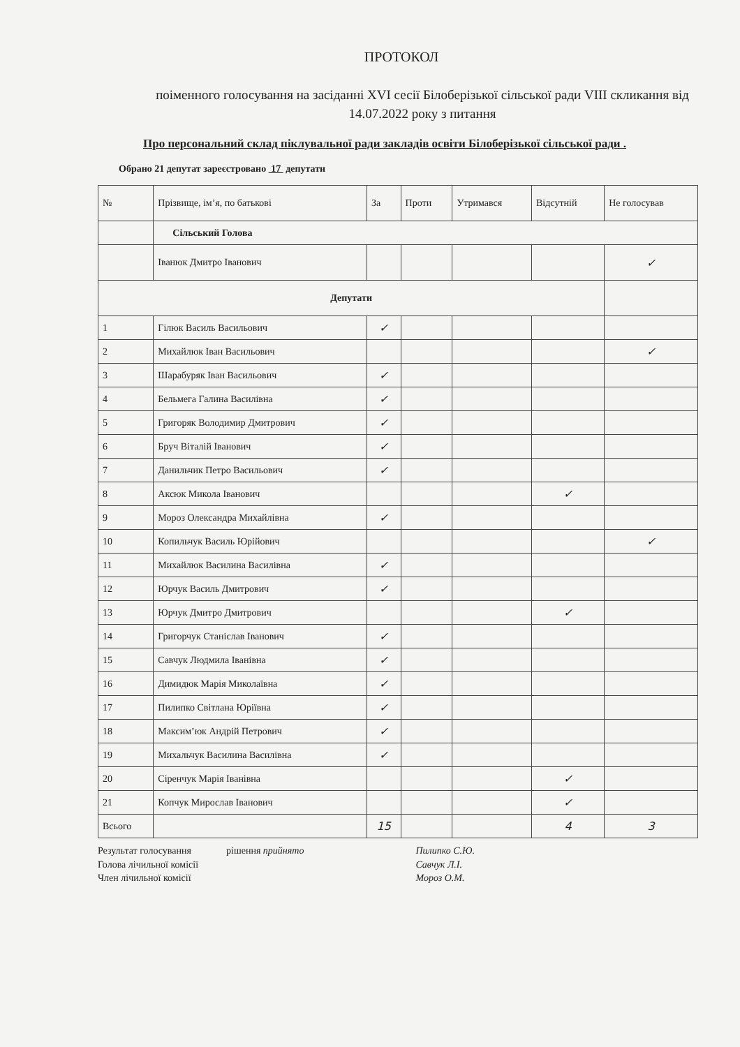ПРОТОКОЛ
поіменного голосування на засіданні XVI сесії Білоберізької сільської ради VIII скликання від 14.07.2022 року з питання
Про персональний склад піклувальної ради закладів освіти Білоберізької сільської ради .
Обрано 21 депутат зареєстровано 17 депутати
| № | Прізвище, ім’я, по батькові | За | Проти | Утримався | Відсутній | Не голосував |
| --- | --- | --- | --- | --- | --- | --- |
| | Сільський Голова | | | | | |
| | Іванюк Дмитро Іванович | | | | | ✓ |
| Депутати | | | | | | |
| 1 | Гілюк Василь Васильович | ✓ | | | | |
| 2 | Михайлюк Іван Васильович | | | | | ✓ |
| 3 | Шарабуряк Іван Васильович | ✓ | | | | |
| 4 | Бельмега Галина Василівна | ✓ | | | | |
| 5 | Григоряк Володимир Дмитрович | ✓ | | | | |
| 6 | Бруч Віталій Іванович | ✓ | | | | |
| 7 | Данильчик Петро Васильович | ✓ | | | | |
| 8 | Аксюк Микола Іванович | | | | ✓ | |
| 9 | Мороз Олександра Михайлівна | ✓ | | | | |
| 10 | Копильчук Василь Юрійович | | | | | ✓ |
| 11 | Михайлюк Василина Василівна | ✓ | | | | |
| 12 | Юрчук Василь Дмитрович | ✓ | | | | |
| 13 | Юрчук Дмитро Дмитрович | | | | ✓ | |
| 14 | Григорчук Станіслав Іванович | ✓ | | | | |
| 15 | Савчук Людмила Іванівна | ✓ | | | | |
| 16 | Димидюк Марія Миколаївна | ✓ | | | | |
| 17 | Пилипко Світлана Юріївна | ✓ | | | | |
| 18 | Максим’юк Андрій Петрович | ✓ | | | | |
| 19 | Михальчук Василина Василівна | ✓ | | | | |
| 20 | Сіренчук Марія Іванівна | | | | ✓ | |
| 21 | Копчук Мирослав Іванович | | | | ✓ | |
| Всього | | 15 | | | 4 | 3 |
Результат голосування
Голова лічильної комісії
Член лічильної комісії
рішення прийнято Пилипко С.Ю.
Савчук Л.І.
Мороз О.М.